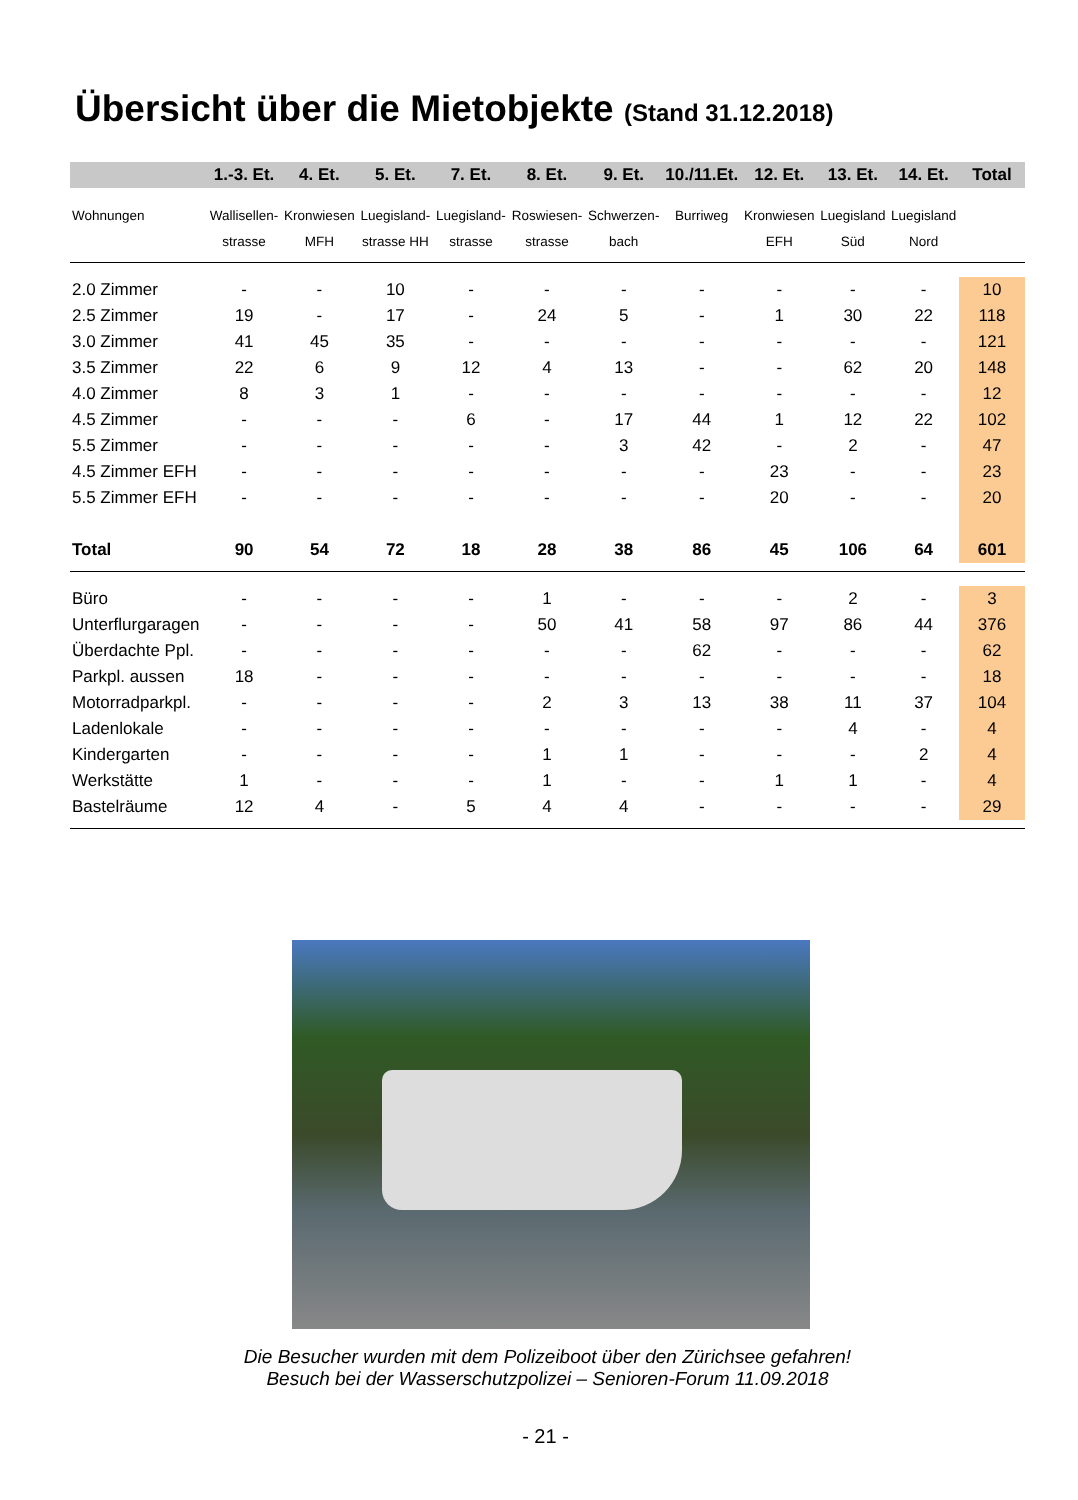Übersicht über die Mietobjekte (Stand 31.12.2018)
| | 1.-3. Et. | 4. Et. | 5. Et. | 7. Et. | 8. Et. | 9. Et. | 10./11.Et. | 12. Et. | 13. Et. | 14. Et. | Total |
| --- | --- | --- | --- | --- | --- | --- | --- | --- | --- | --- | --- |
| Wohnungen | Wallisellen- | Kronwiesen | Luegisland- | Luegisland- | Roswiesen- | Schwerzen- | Burriweg | Kronwiesen | Luegisland | Luegisland | |
| | strasse | MFH | strasse HH | strasse | strasse | bach | | EFH | Süd | Nord | |
| 2.0 Zimmer | - | - | 10 | - | - | - | - | - | - | - | 10 |
| 2.5 Zimmer | 19 | - | 17 | - | 24 | 5 | - | 1 | 30 | 22 | 118 |
| 3.0 Zimmer | 41 | 45 | 35 | - | - | - | - | - | - | - | 121 |
| 3.5 Zimmer | 22 | 6 | 9 | 12 | 4 | 13 | - | - | 62 | 20 | 148 |
| 4.0 Zimmer | 8 | 3 | 1 | - | - | - | - | - | - | - | 12 |
| 4.5 Zimmer | - | - | - | 6 | - | 17 | 44 | 1 | 12 | 22 | 102 |
| 5.5 Zimmer | - | - | - | - | - | 3 | 42 | - | 2 | - | 47 |
| 4.5 Zimmer EFH | - | - | - | - | - | - | - | 23 | - | - | 23 |
| 5.5 Zimmer EFH | - | - | - | - | - | - | - | 20 | - | - | 20 |
| Total | 90 | 54 | 72 | 18 | 28 | 38 | 86 | 45 | 106 | 64 | 601 |
| Büro | - | - | - | - | 1 | - | - | - | 2 | - | 3 |
| Unterflurgaragen | - | - | - | - | 50 | 41 | 58 | 97 | 86 | 44 | 376 |
| Überdachte Ppl. | - | - | - | - | - | - | 62 | - | - | - | 62 |
| Parkpl. aussen | 18 | - | - | - | - | - | - | - | - | - | 18 |
| Motorradparkpl. | - | - | - | - | 2 | 3 | 13 | 38 | 11 | 37 | 104 |
| Ladenlokale | - | - | - | - | - | - | - | - | 4 | - | 4 |
| Kindergarten | - | - | - | - | 1 | 1 | - | - | - | 2 | 4 |
| Werkstätte | 1 | - | - | - | 1 | - | - | 1 | 1 | - | 4 |
| Bastelräume | 12 | 4 | - | 5 | 4 | 4 | - | - | - | - | 29 |
Die Besucher wurden mit dem Polizeiboot über den Zürichsee gefahren!
Besuch bei der Wasserschutzpolizei – Senioren-Forum 11.09.2018
- 21 -